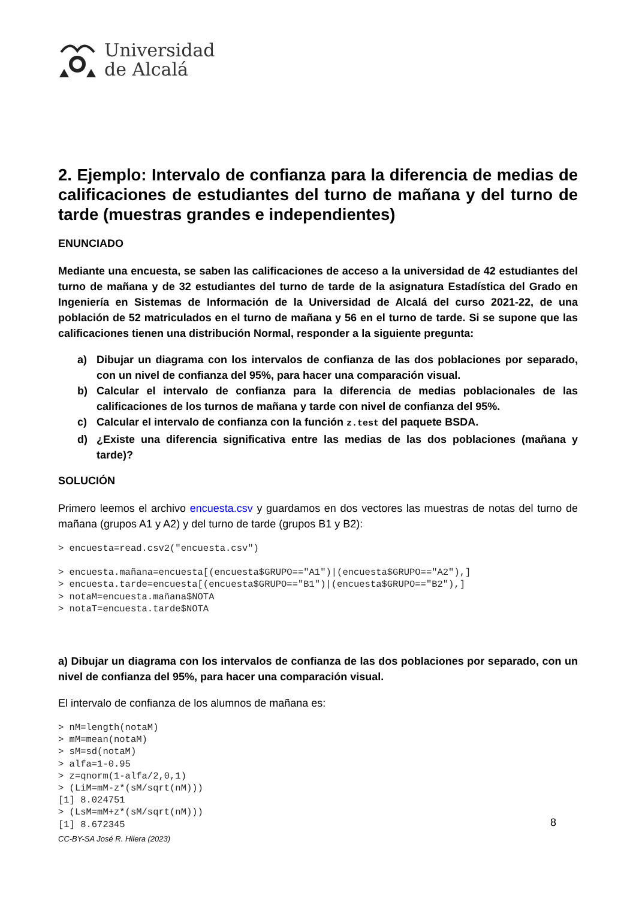Universidad
de Alcalá
2. Ejemplo: Intervalo de confianza para la diferencia de medias de calificaciones de estudiantes del turno de mañana y del turno de tarde (muestras grandes e independientes)
ENUNCIADO
Mediante una encuesta, se saben las calificaciones de acceso a la universidad de 42 estudiantes del turno de mañana y de 32 estudiantes del turno de tarde de la asignatura Estadística del Grado en Ingeniería en Sistemas de Información de la Universidad de Alcalá del curso 2021-22, de una población de 52 matriculados en el turno de mañana y 56 en el turno de tarde. Si se supone que las calificaciones tienen una distribución Normal, responder a la siguiente pregunta:
a) Dibujar un diagrama con los intervalos de confianza de las dos poblaciones por separado, con un nivel de confianza del 95%, para hacer una comparación visual.
b) Calcular el intervalo de confianza para la diferencia de medias poblacionales de las calificaciones de los turnos de mañana y tarde con nivel de confianza del 95%.
c) Calcular el intervalo de confianza con la función z.test del paquete BSDA.
d) ¿Existe una diferencia significativa entre las medias de las dos poblaciones (mañana y tarde)?
SOLUCIÓN
Primero leemos el archivo encuesta.csv y guardamos en dos vectores las muestras de notas del turno de mañana (grupos A1 y A2) y del turno de tarde (grupos B1 y B2):
> encuesta=read.csv2("encuesta.csv")
> encuesta.mañana=encuesta[(encuesta$GRUPO=="A1")|(encuesta$GRUPO=="A2"),]
> encuesta.tarde=encuesta[(encuesta$GRUPO=="B1")|(encuesta$GRUPO=="B2"),]
> notaM=encuesta.mañana$NOTA
> notaT=encuesta.tarde$NOTA
a) Dibujar un diagrama con los intervalos de confianza de las dos poblaciones por separado, con un nivel de confianza del 95%, para hacer una comparación visual.
El intervalo de confianza de los alumnos de mañana es:
> nM=length(notaM)
> mM=mean(notaM)
> sM=sd(notaM)
> alfa=1-0.95
> z=qnorm(1-alfa/2,0,1)
> (LiM=mM-z*(sM/sqrt(nM)))
[1] 8.024751
> (LsM=mM+z*(sM/sqrt(nM)))
[1] 8.672345
8
CC-BY-SA José R. Hilera (2023)